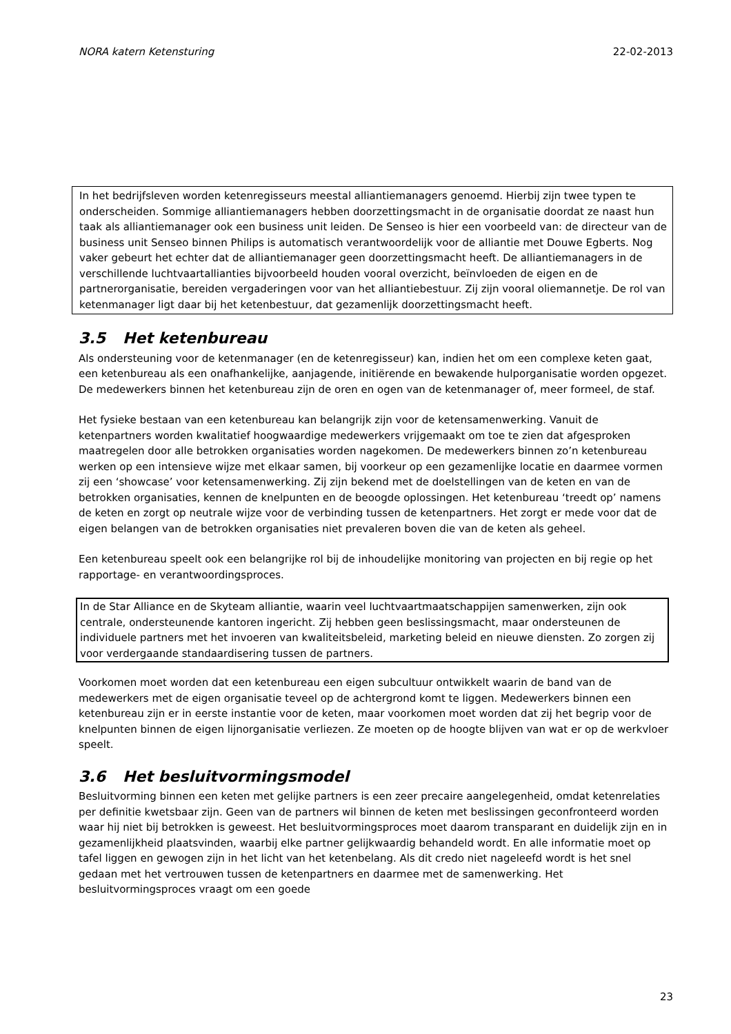NORA katern Ketensturing 22-02-2013
In het bedrijfsleven worden ketenregisseurs meestal alliantiemanagers genoemd. Hierbij zijn twee typen te onderscheiden. Sommige alliantiemanagers hebben doorzettingsmacht in de organisatie doordat ze naast hun taak als alliantiemanager ook een business unit leiden. De Senseo is hier een voorbeeld van: de directeur van de business unit Senseo binnen Philips is automatisch verantwoordelijk voor de alliantie met Douwe Egberts. Nog vaker gebeurt het echter dat de alliantiemanager geen doorzettingsmacht heeft. De alliantiemanagers in de verschillende luchtvaartallianties bijvoorbeeld houden vooral overzicht, beïnvloeden de eigen en de partnerorganisatie, bereiden vergaderingen voor van het alliantiebestuur. Zij zijn vooral oliemannetje. De rol van ketenmanager ligt daar bij het ketenbestuur, dat gezamenlijk doorzettingsmacht heeft.
3.5 Het ketenbureau
Als ondersteuning voor de ketenmanager (en de ketenregisseur) kan, indien het om een complexe keten gaat, een ketenbureau als een onafhankelijke, aanjagende, initiërende en bewakende hulporganisatie worden opgezet. De medewerkers binnen het ketenbureau zijn de oren en ogen van de ketenmanager of, meer formeel, de staf.
Het fysieke bestaan van een ketenbureau kan belangrijk zijn voor de ketensamenwerking. Vanuit de ketenpartners worden kwalitatief hoogwaardige medewerkers vrijgemaakt om toe te zien dat afgesproken maatregelen door alle betrokken organisaties worden nagekomen. De medewerkers binnen zo’n ketenbureau werken op een intensieve wijze met elkaar samen, bij voorkeur op een gezamenlijke locatie en daarmee vormen zij een ‘showcase’ voor ketensamenwerking. Zij zijn bekend met de doelstellingen van de keten en van de betrokken organisaties, kennen de knelpunten en de beoogde oplossingen. Het ketenbureau ‘treedt op’ namens de keten en zorgt op neutrale wijze voor de verbinding tussen de ketenpartners. Het zorgt er mede voor dat de eigen belangen van de betrokken organisaties niet prevaleren boven die van de keten als geheel.
Een ketenbureau speelt ook een belangrijke rol bij de inhoudelijke monitoring van projecten en bij regie op het rapportage- en verantwoordingsproces.
In de Star Alliance en de Skyteam alliantie, waarin veel luchtvaartmaatschappijen samenwerken, zijn ook centrale, ondersteunende kantoren ingericht. Zij hebben geen beslissingsmacht, maar ondersteunen de individuele partners met het invoeren van kwaliteitsbeleid, marketing beleid en nieuwe diensten. Zo zorgen zij voor verdergaande standaardisering tussen de partners.
Voorkomen moet worden dat een ketenbureau een eigen subcultuur ontwikkelt waarin de band van de medewerkers met de eigen organisatie teveel op de achtergrond komt te liggen. Medewerkers binnen een ketenbureau zijn er in eerste instantie voor de keten, maar voorkomen moet worden dat zij het begrip voor de knelpunten binnen de eigen lijnorganisatie verliezen. Ze moeten op de hoogte blijven van wat er op de werkvloer speelt.
3.6 Het besluitvormingsmodel
Besluitvorming binnen een keten met gelijke partners is een zeer precaire aangelegenheid, omdat ketenrelaties per definitie kwetsbaar zijn. Geen van de partners wil binnen de keten met beslissingen geconfronteerd worden waar hij niet bij betrokken is geweest. Het besluitvormingsproces moet daarom transparant en duidelijk zijn en in gezamenlijkheid plaatsvinden, waarbij elke partner gelijkwaardig behandeld wordt. En alle informatie moet op tafel liggen en gewogen zijn in het licht van het ketenbelang. Als dit credo niet nageleefd wordt is het snel gedaan met het vertrouwen tussen de ketenpartners en daarmee met de samenwerking. Het besluitvormingsproces vraagt om een goede
23